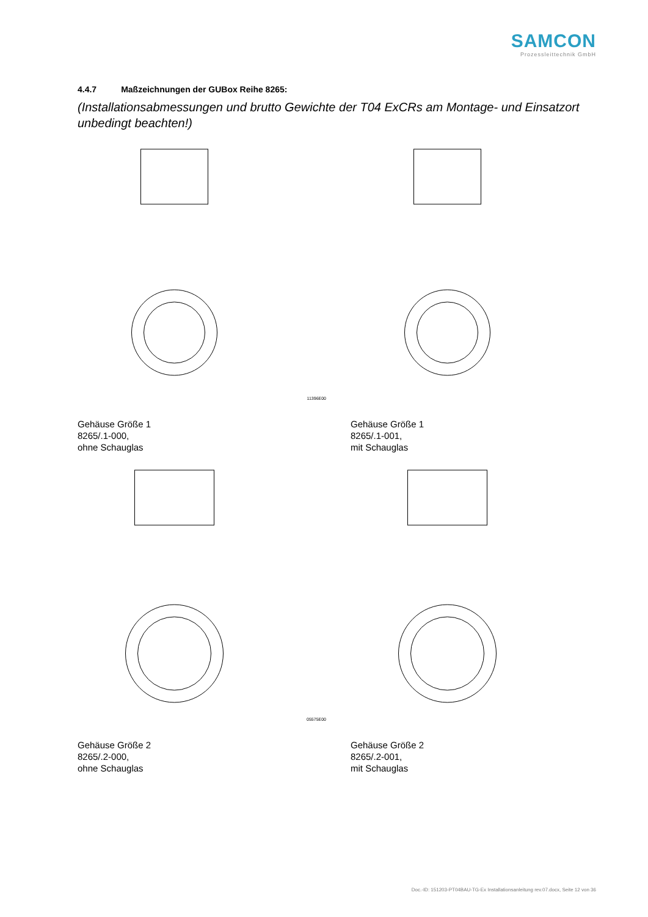SAMCON
Prozessleittechnik GmbH
4.4.7 Maßzeichnungen der GUBox Reihe 8265:
(Installationsabmessungen und brutto Gewichte der T04 ExCRs am Montage- und Einsatzort unbedingt beachten!)
11396E00
Gehäuse Größe 1
8265/.1-000,
ohne Schauglas
Gehäuse Größe 1
8265/.1-001,
mit Schauglas
05575E00
Gehäuse Größe 2
8265/.2-000,
ohne Schauglas
Gehäuse Größe 2
8265/.2-001,
mit Schauglas
Doc.-ID: 151203-PT04BAU-TG-Ex Installationsanleitung rev.07.docx, Seite 12 von 36